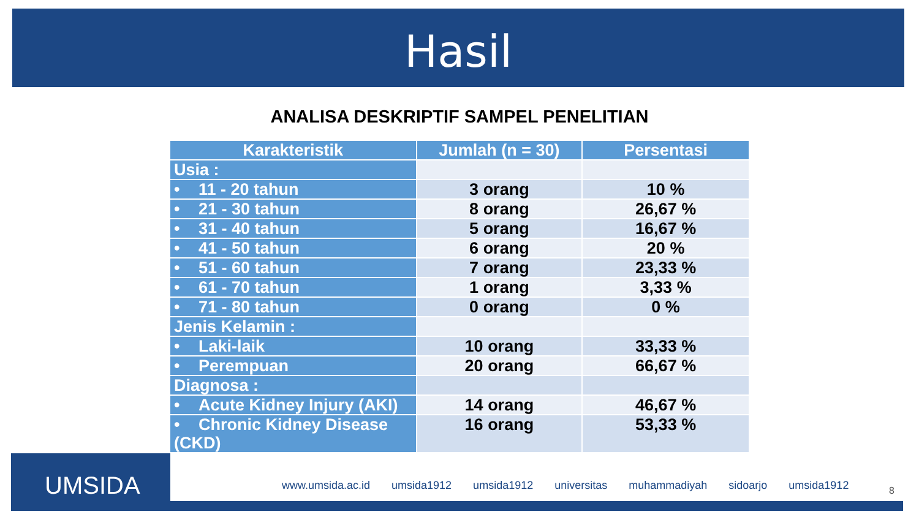Hasil
ANALISA DESKRIPTIF SAMPEL PENELITIAN
| Karakteristik | Jumlah (n = 30) | Persentasi |
| --- | --- | --- |
| Usia : | | |
| • 11 - 20 tahun | 3 orang | 10 % |
| • 21 - 30 tahun | 8 orang | 26,67 % |
| • 31 - 40 tahun | 5 orang | 16,67 % |
| • 41 - 50 tahun | 6 orang | 20 % |
| • 51 - 60 tahun | 7 orang | 23,33 % |
| • 61 - 70 tahun | 1 orang | 3,33 % |
| • 71 - 80 tahun | 0 orang | 0 % |
| Jenis Kelamin : | | |
| • Laki-laik | 10 orang | 33,33 % |
| • Perempuan | 20 orang | 66,67 % |
| Diagnosa : | | |
| • Acute Kidney Injury (AKI) | 14 orang | 46,67 % |
| • Chronic Kidney Disease (CKD) | 16 orang | 53,33 % |
UMSIDA
www.umsida.ac.id umsida1912 umsida1912 universitas muhammadiyah sidoarjo umsida1912
8